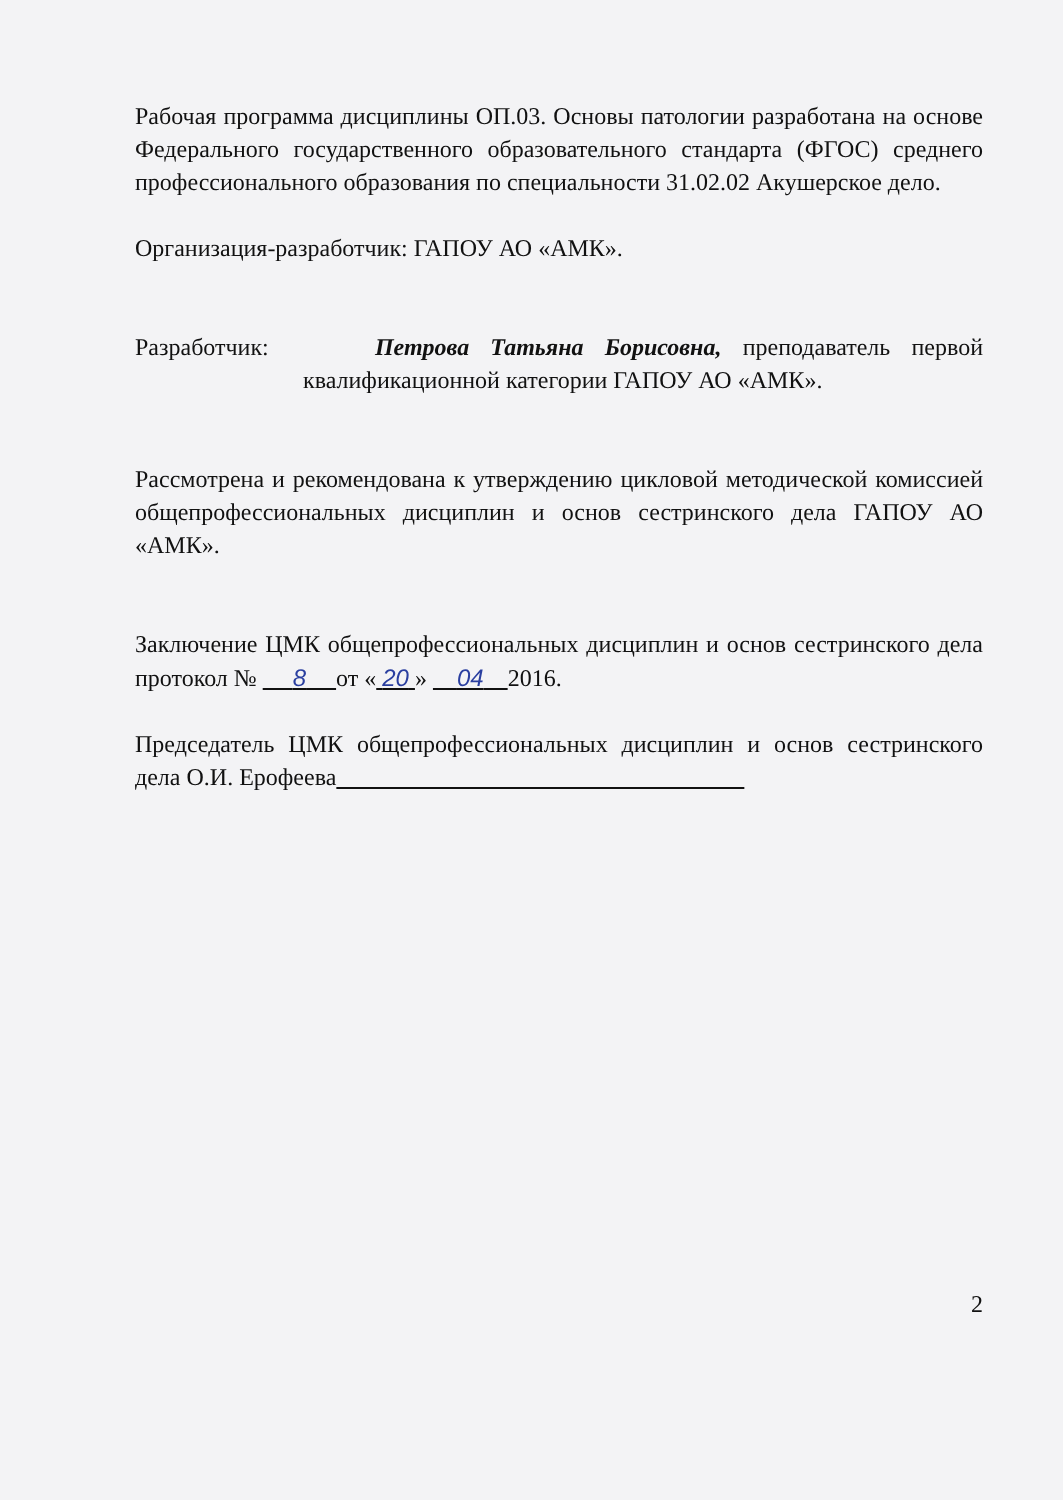Рабочая программа дисциплины ОП.03. Основы патологии разработана на основе Федерального государственного образовательного стандарта (ФГОС) среднего профессионального образования по специальности 31.02.02 Акушерское дело.
Организация-разработчик: ГАПОУ АО «АМК».
Разработчик: Петрова Татьяна Борисовна, преподаватель первой квалификационной категории ГАПОУ АО «АМК».
Рассмотрена и рекомендована к утверждению цикловой методической комиссией общепрофессиональных дисциплин и основ сестринского дела ГАПОУ АО «АМК».
Заключение ЦМК общепрофессиональных дисциплин и основ сестринского дела протокол № 8 от « 20 » 04 2016.
Председатель ЦМК общепрофессиональных дисциплин и основ сестринского дела О.И. Ерофеева
2